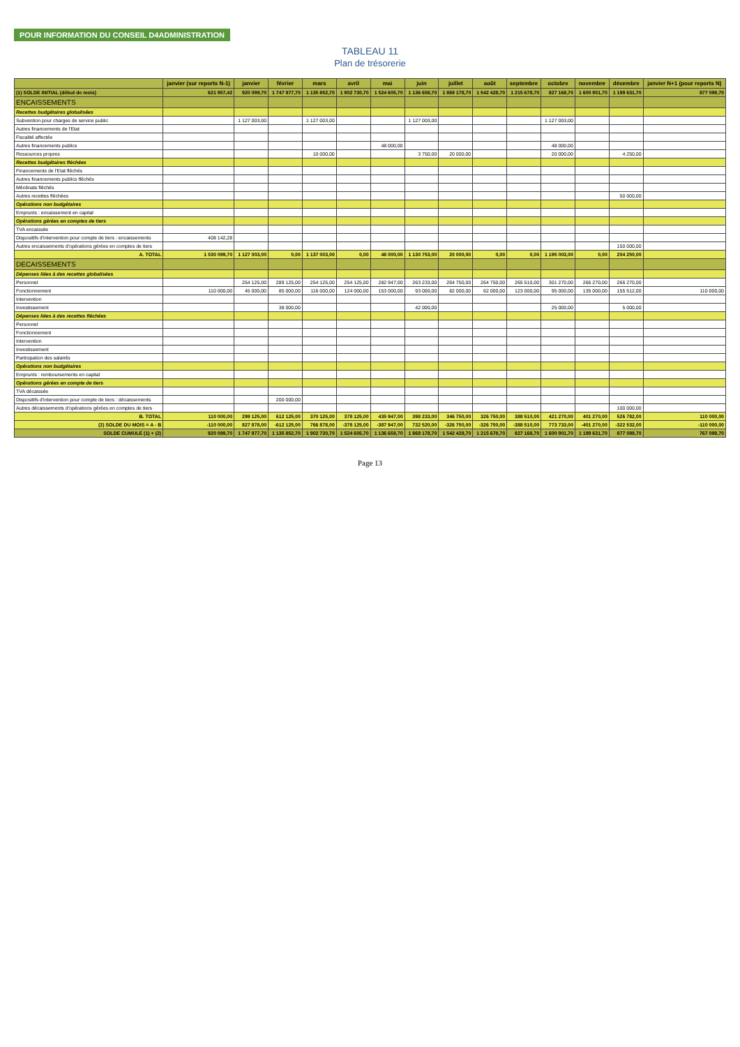POUR INFORMATION DU CONSEIL D4ADMINISTRATION
TABLEAU 11
Plan de trésorerie
| | janvier (sur reports N-1) | janvier | février | mars | avril | mai | juin | juillet | août | septembre | octobre | novembre | décembre | janvier N+1 (pour reports N) |
| --- | --- | --- | --- | --- | --- | --- | --- | --- | --- | --- | --- | --- | --- | --- |
| (1) SOLDE INITIAL (début de mois) | 621 957,42 | 920 099,70 | 1 747 977,70 | 1 135 852,70 | 1 902 730,70 | 1 524 605,70 | 1 136 658,70 | 1 869 178,70 | 1 542 428,70 | 1 215 678,70 | 827 168,70 | 1 600 901,70 | 1 199 631,70 | 877 099,70 |
| ENCAISSEMENTS | | | | | | | | | | | | | | |
| Recettes budgétaires globalisées | | | | | | | | | | | | | | |
| Subvention pour charges de service public | | 1 127 003,00 | | 1 127 003,00 | | | 1 127 003,00 | | | | 1 127 003,00 | | | |
| Autres financements de l'Etat | | | | | | | | | | | | | | |
| Fiscalité affectée | | | | | | | | | | | | | | |
| Autres financements publics | | | | | | 48 000,00 | | | | | 48 000,00 | | | |
| Ressources propres | | | | 10 000,00 | | | 3 750,00 | 20 000,00 | | | 20 000,00 | | 4 250,00 | |
| Recettes budgétaires fléchées | | | | | | | | | | | | | | |
| Financements de l'Etat fléchés | | | | | | | | | | | | | | |
| Autres financements publics fléchés | | | | | | | | | | | | | | |
| Mécénats fléchés | | | | | | | | | | | | | | |
| Autres recettes fléchées | | | | | | | | | | | | | 50 000,00 | |
| Opérations non budgétaires | | | | | | | | | | | | | | |
| Emprunts : encaissement en capital | | | | | | | | | | | | | | |
| Opérations gérées en comptes de tiers | | | | | | | | | | | | | | |
| TVA encaissée | | | | | | | | | | | | | | |
| Dispositifs d'intervention pour compte de tiers : encaissements | 408 142,28 | | | | | | | | | | | | | |
| Autres encaissements d'opérations gérées en comptes de tiers | | | | | | | | | | | | | 150 000,00 | |
| A. TOTAL | 1 030 099,70 | 1 127 003,00 | 0,00 | 1 137 003,00 | 0,00 | 48 000,00 | 1 130 753,00 | 20 000,00 | 0,00 | 0,00 | 1 195 003,00 | 0,00 | 204 250,00 | |
| DECAISSEMENTS | | | | | | | | | | | | | | |
| Dépenses liées à des recettes globalisées | | | | | | | | | | | | | | |
| Personnel | | 254 125,00 | 289 125,00 | 254 125,00 | 254 125,00 | 282 947,00 | 263 233,00 | 264 750,00 | 264 750,00 | 265 510,00 | 301 270,00 | 266 270,00 | 266 270,00 | |
| Fonctionnement | 110 000,00 | 45 000,00 | 85 000,00 | 116 000,00 | 124 000,00 | 153 000,00 | 93 000,00 | 82 000,00 | 62 000,00 | 123 000,00 | 95 000,00 | 135 000,00 | 155 512,00 | 110 000,00 |
| Intervention | | | | | | | | | | | | | | |
| Investissement | | | 38 000,00 | | | | 42 000,00 | | | | 25 000,00 | | 5 000,00 | |
| Dépenses liées à des recettes fléchées | | | | | | | | | | | | | | |
| Personnel | | | | | | | | | | | | | | |
| Fonctionnement | | | | | | | | | | | | | | |
| Intervention | | | | | | | | | | | | | | |
| Investissement | | | | | | | | | | | | | | |
| Participation des salariés | | | | | | | | | | | | | | |
| Opérations non budgétaires | | | | | | | | | | | | | | |
| Emprunts : remboursements en capital | | | | | | | | | | | | | | |
| Opérations gérées en compte de tiers | | | | | | | | | | | | | | |
| TVA décaissée | | | | | | | | | | | | | | |
| Dispositifs d'intervention pour compte de tiers : décaissements | | | 200 000,00 | | | | | | | | | | | |
| Autres décaissements d'opérations gérées en comptes de tiers | | | | | | | | | | | | | 100 000,00 | |
| B. TOTAL | 110 000,00 | 299 125,00 | 612 125,00 | 370 125,00 | 378 125,00 | 435 947,00 | 398 233,00 | 346 750,00 | 326 750,00 | 388 510,00 | 421 270,00 | 401 270,00 | 526 782,00 | 110 000,00 |
| (2) SOLDE DU MOIS = A - B | -110 000,00 | 827 878,00 | -612 125,00 | 766 878,00 | -378 125,00 | -387 947,00 | 732 520,00 | -326 750,00 | -326 750,00 | -388 510,00 | 773 733,00 | -401 270,00 | -322 532,00 | -110 000,00 |
| SOLDE CUMULE (1) + (2) | 920 099,70 | 1 747 977,70 | 1 135 852,70 | 1 902 730,70 | 1 524 605,70 | 1 136 658,70 | 1 869 178,70 | 1 542 428,70 | 1 215 678,70 | 827 168,70 | 1 600 901,70 | 1 199 631,70 | 877 099,70 | 767 099,70 |
Page 13